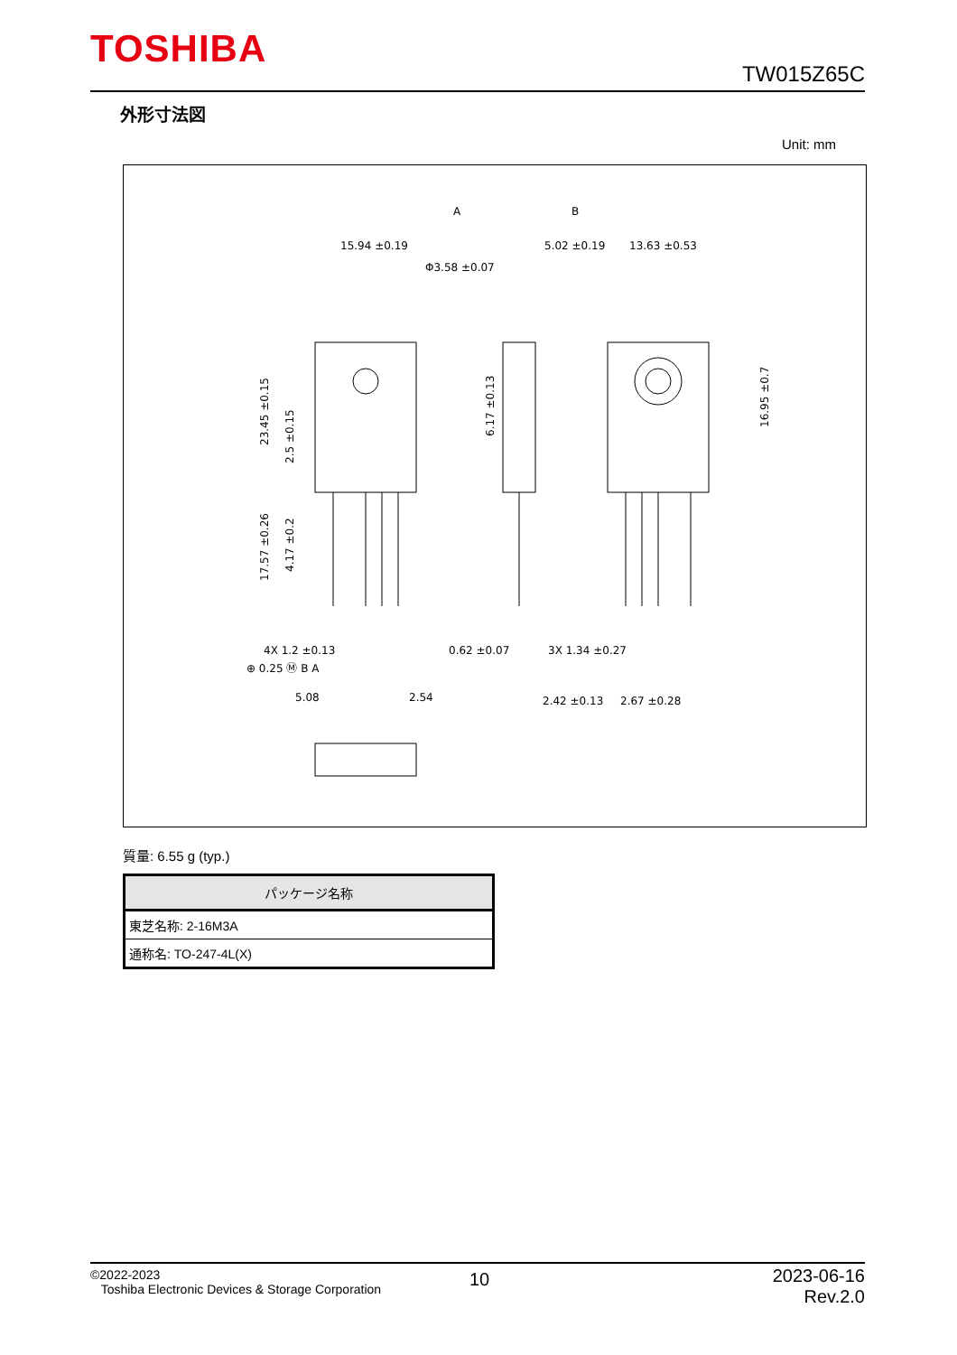TOSHIBA
TW015Z65C
外形寸法図
Unit: mm
15.94 ±0.19
Φ3.58 ±0.07
5.02 ±0.19
13.63 ±0.53
A
B
23.45 ±0.15
6.17 ±0.13
16.95 ±0.7
2.5 ±0.15
17.57 ±0.26
4.17 ±0.2
4X 1.2 ±0.13
⊕ 0.25 Ⓜ B A
5.08
2.54
0.62 ±0.07
3X 1.34 ±0.27
2.42 ±0.13
2.67 ±0.28
質量: 6.55 g (typ.)
| パッケージ名称 |
| --- |
| 東芝名称: 2-16M3A |
| 通称名: TO-247-4L(X) |
©2022-2023
Toshiba Electronic Devices & Storage Corporation
10
2023-06-16
Rev.2.0